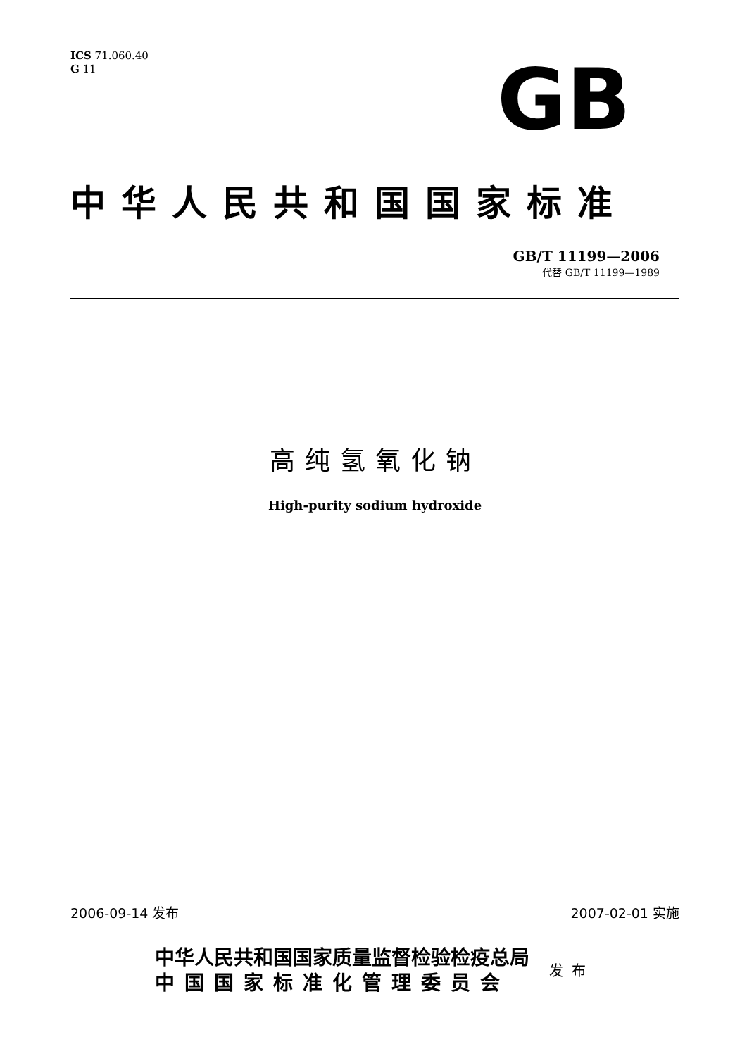ICS 71.060.40
G 11
GB
中华人民共和国国家标准
GB/T 11199—2006
代替 GB/T 11199—1989
高纯氢氧化钠
High-purity sodium hydroxide
2006-09-14 发布 2007-02-01 实施
中华人民共和国国家质量监督检验检疫总局
中国国家标准化管理委员会
发布